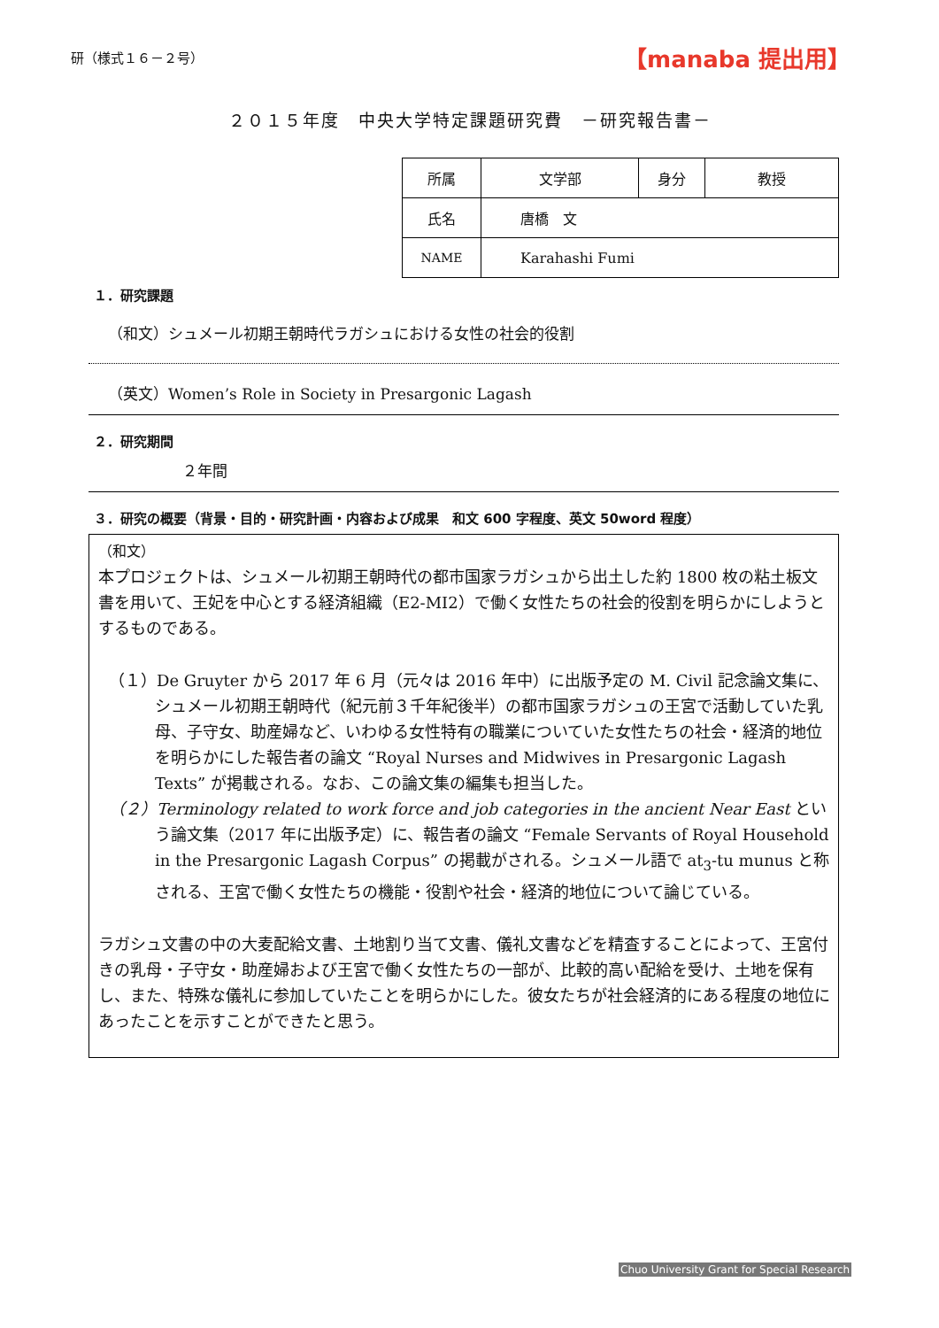研（様式１６－２号） 【manaba 提出用】
２０１５年度　中央大学特定課題研究費　－研究報告書－
| 所属 | 文学部 | 身分 | 教授 |
| 氏名 | 唐橋 文 | | |
| NAME | Karahashi Fumi | | |
１．研究課題
（和文）シュメール初期王朝時代ラガシュにおける女性の社会的役割
（英文）Women’s Role in Society in Presargonic Lagash
２．研究期間
２年間
３．研究の概要（背景・目的・研究計画・内容および成果　和文 600 字程度、英文 50word 程度）
（和文）
本プロジェクトは、シュメール初期王朝時代の都市国家ラガシュから出土した約 1800 枚の粘土板文書を用いて、王妃を中心とする経済組織（E2-MI2）で働く女性たちの社会的役割を明らかにしようとするものである。
（１）De Gruyter から 2017 年 6 月（元々は 2016 年中）に出版予定の M. Civil 記念論文集に、シュメール初期王朝時代（紀元前３千年紀後半）の都市国家ラガシュの王宮で活動していた乳母、子守女、助産婦など、いわゆる女性特有の職業についていた女性たちの社会・経済的地位を明らかにした報告者の論文 “Royal Nurses and Midwives in Presargonic Lagash Texts” が掲載される。なお、この論文集の編集も担当した。
（２）Terminology related to work force and job categories in the ancient Near East という論文集（2017 年に出版予定）に、報告者の論文 “Female Servants of Royal Household in the Presargonic Lagash Corpus” の掲載がされる。シュメール語で at<sub>3</sub>-tu munus と称される、王宮で働く女性たちの機能・役割や社会・経済的地位について論じている。
ラガシュ文書の中の大麦配給文書、土地割り当て文書、儀礼文書などを精査することによって、王宮付きの乳母・子守女・助産婦および王宮で働く女性たちの一部が、比較的高い配給を受け、土地を保有し、また、特殊な儀礼に参加していたことを明らかにした。彼女たちが社会経済的にある程度の地位にあったことを示すことができたと思う。
Chuo University Grant for Special Research